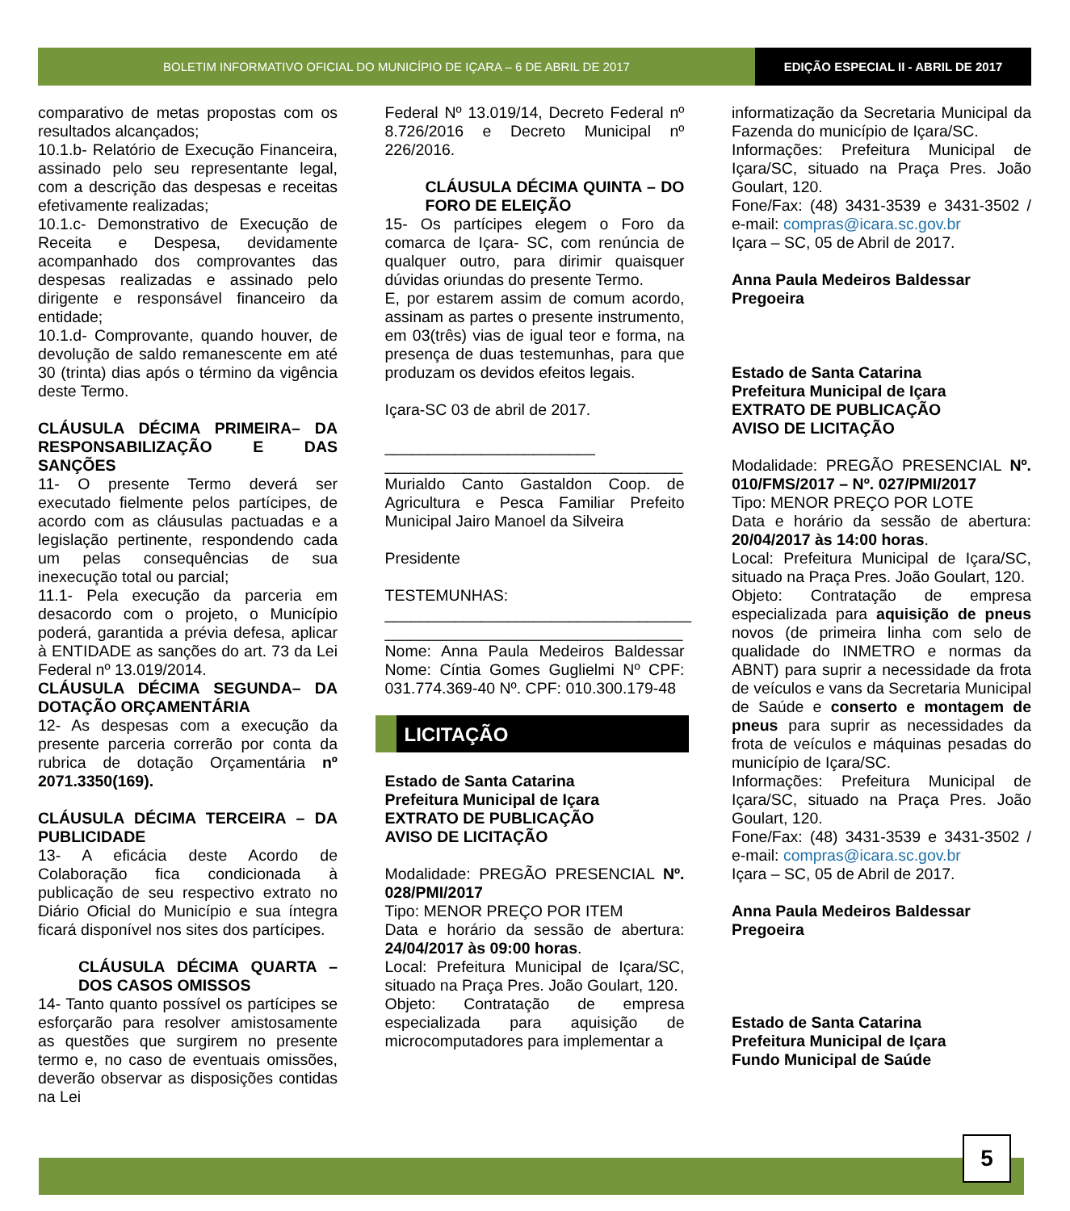BOLETIM INFORMATIVO OFICIAL DO MUNICÍPIO DE IÇARA – 6 DE ABRIL DE 2017
EDIÇÃO ESPECIAL II - ABRIL DE 2017
comparativo de metas propostas com os resultados alcançados;
10.1.b- Relatório de Execução Financeira, assinado pelo seu representante legal, com a descrição das despesas e receitas efetivamente realizadas;
10.1.c- Demonstrativo de Execução de Receita e Despesa, devidamente acompanhado dos comprovantes das despesas realizadas e assinado pelo dirigente e responsável financeiro da entidade;
10.1.d- Comprovante, quando houver, de devolução de saldo remanescente em até 30 (trinta) dias após o término da vigência deste Termo.
CLÁUSULA DÉCIMA PRIMEIRA– DA RESPONSABILIZAÇÃO E DAS SANÇÕES
11- O presente Termo deverá ser executado fielmente pelos partícipes, de acordo com as cláusulas pactuadas e a legislação pertinente, respondendo cada um pelas consequências de sua inexecução total ou parcial;
11.1- Pela execução da parceria em desacordo com o projeto, o Município poderá, garantida a prévia defesa, aplicar à ENTIDADE as sanções do art. 73 da Lei Federal nº 13.019/2014.
CLÁUSULA DÉCIMA SEGUNDA– DA DOTAÇÃO ORÇAMENTÁRIA
12- As despesas com a execução da presente parceria correrão por conta da rubrica de dotação Orçamentária nº 2071.3350(169).
CLÁUSULA DÉCIMA TERCEIRA – DA PUBLICIDADE
13- A eficácia deste Acordo de Colaboração fica condicionada à publicação de seu respectivo extrato no Diário Oficial do Município e sua íntegra ficará disponível nos sites dos partícipes.
CLÁUSULA DÉCIMA QUARTA – DOS CASOS OMISSOS
14- Tanto quanto possível os partícipes se esforçarão para resolver amistosamente as questões que surgirem no presente termo e, no caso de eventuais omissões, deverão observar as disposições contidas na Lei
Federal Nº 13.019/14, Decreto Federal nº 8.726/2016 e Decreto Municipal nº 226/2016.
CLÁUSULA DÉCIMA QUINTA – DO FORO DE ELEIÇÃO
15- Os partícipes elegem o Foro da comarca de Içara- SC, com renúncia de qualquer outro, para dirimir quaisquer dúvidas oriundas do presente Termo.
E, por estarem assim de comum acordo, assinam as partes o presente instrumento, em 03(três) vias de igual teor e forma, na presença de duas testemunhas, para que produzam os devidos efeitos legais.
Içara-SC 03 de abril de 2017.
________________________
__________________________________
Murialdo Canto Gastaldon Coop. de Agricultura e Pesca Familiar Prefeito Municipal Jairo Manoel da Silveira
Presidente
TESTEMUNHAS:
___________________________________
__________________________________
Nome: Anna Paula Medeiros Baldessar Nome: Cíntia Gomes Guglielmi Nº CPF: 031.774.369-40 Nº. CPF: 010.300.179-48
LICITAÇÃO
Estado de Santa Catarina
Prefeitura Municipal de Içara
EXTRATO DE PUBLICAÇÃO
AVISO DE LICITAÇÃO
Modalidade: PREGÃO PRESENCIAL Nº. 028/PMI/2017
Tipo: MENOR PREÇO POR ITEM
Data e horário da sessão de abertura: 24/04/2017 às 09:00 horas.
Local: Prefeitura Municipal de Içara/SC, situado na Praça Pres. João Goulart, 120.
Objeto: Contratação de empresa especializada para aquisição de microcomputadores para implementar a
informatização da Secretaria Municipal da Fazenda do município de Içara/SC.
Informações: Prefeitura Municipal de Içara/SC, situado na Praça Pres. João Goulart, 120.
Fone/Fax: (48) 3431-3539 e 3431-3502 / e-mail: compras@icara.sc.gov.br
Içara – SC, 05 de Abril de 2017.
Anna Paula Medeiros Baldessar
Pregoeira
Estado de Santa Catarina
Prefeitura Municipal de Içara
EXTRATO DE PUBLICAÇÃO
AVISO DE LICITAÇÃO
Modalidade: PREGÃO PRESENCIAL Nº. 010/FMS/2017 – Nº. 027/PMI/2017
Tipo: MENOR PREÇO POR LOTE
Data e horário da sessão de abertura: 20/04/2017 às 14:00 horas.
Local: Prefeitura Municipal de Içara/SC, situado na Praça Pres. João Goulart, 120.
Objeto: Contratação de empresa especializada para aquisição de pneus novos (de primeira linha com selo de qualidade do INMETRO e normas da ABNT) para suprir a necessidade da frota de veículos e vans da Secretaria Municipal de Saúde e conserto e montagem de pneus para suprir as necessidades da frota de veículos e máquinas pesadas do município de Içara/SC.
Informações: Prefeitura Municipal de Içara/SC, situado na Praça Pres. João Goulart, 120.
Fone/Fax: (48) 3431-3539 e 3431-3502 / e-mail: compras@icara.sc.gov.br
Içara – SC, 05 de Abril de 2017.
Anna Paula Medeiros Baldessar
Pregoeira
Estado de Santa Catarina
Prefeitura Municipal de Içara
Fundo Municipal de Saúde
5